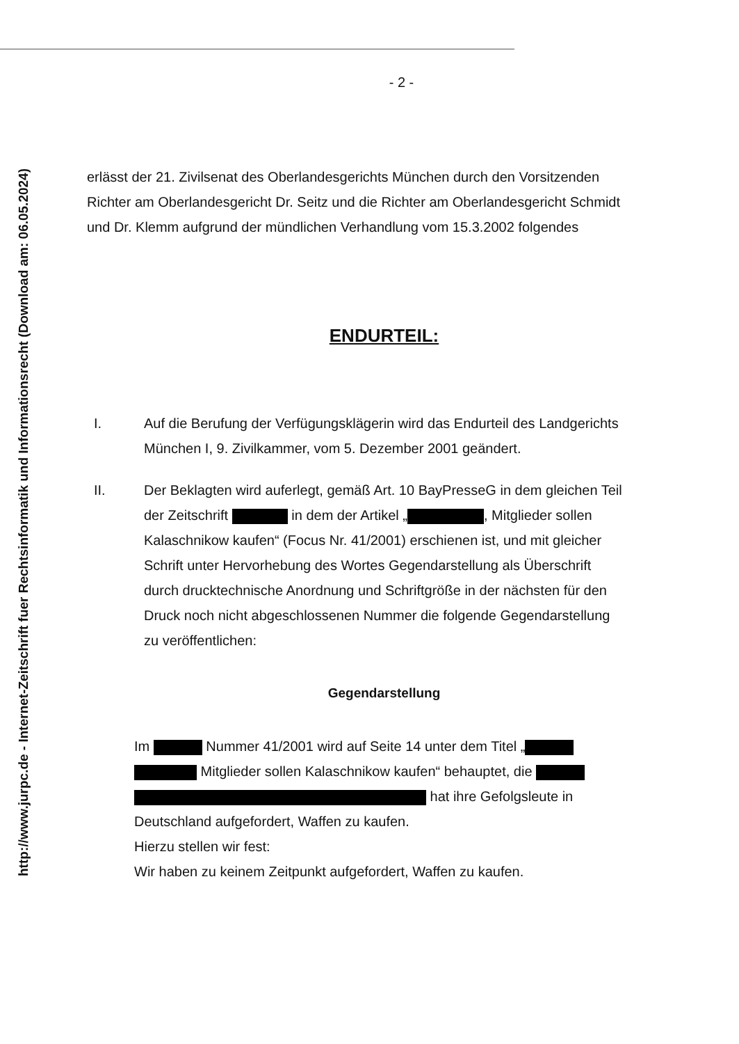http://www.jurpc.de - Internet-Zeitschrift fuer Rechtsinformatik und Informationsrecht (Download am: 06.05.2024)
- 2 -
erlässt der 21. Zivilsenat des Oberlandesgerichts München durch den Vorsitzenden Richter am Oberlandesgericht Dr. Seitz und die Richter am Oberlandesgericht Schmidt und Dr. Klemm aufgrund der mündlichen Verhandlung vom 15.3.2002 folgendes
ENDURTEIL:
I. Auf die Berufung der Verfügungsklägerin wird das Endurteil des Landgerichts München I, 9. Zivilkammer, vom 5. Dezember 2001 geändert.
II. Der Beklagten wird auferlegt, gemäß Art. 10 BayPresseG in dem gleichen Teil der Zeitschrift in dem der Artikel „ , Mitglieder sollen Kalaschnikow kaufen“ (Focus Nr. 41/2001) erschienen ist, und mit gleicher Schrift unter Hervorhebung des Wortes Gegendarstellung als Überschrift durch drucktechnische Anordnung und Schriftgröße in der nächsten für den Druck noch nicht abgeschlossenen Nummer die folgende Gegendarstellung zu veröffentlichen:
Gegendarstellung
Im Nummer 41/2001 wird auf Seite 14 unter dem Titel „ Mitglieder sollen Kalaschnikow kaufen“ behauptet, die hat ihre Gefolgsleute in Deutschland aufgefordert, Waffen zu kaufen.
Hierzu stellen wir fest:
Wir haben zu keinem Zeitpunkt aufgefordert, Waffen zu kaufen.